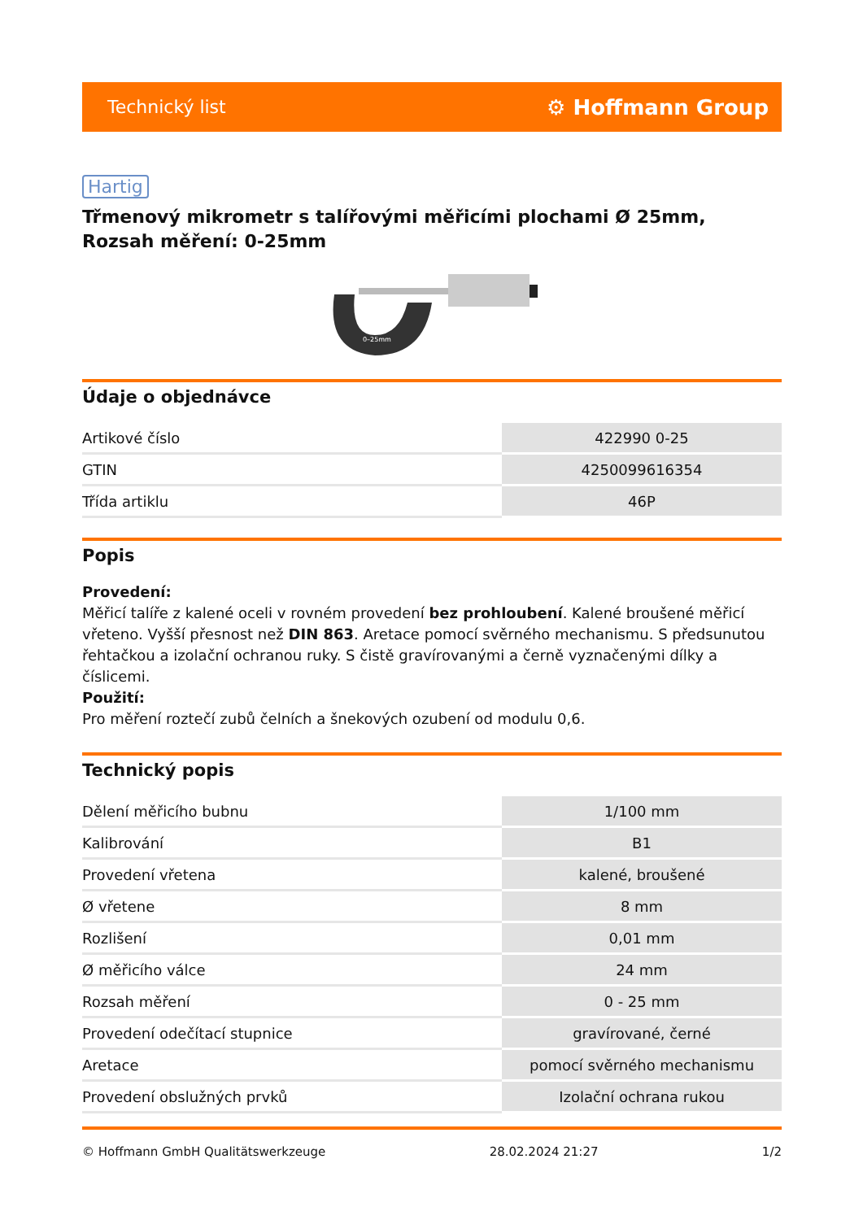Technický list ⚙ Hoffmann Group
Hartig
Třmenový mikrometr s talířovými měřicími plochami Ø 25mm, Rozsah měření: 0-25mm
0–25mm
Údaje o objednávce
| Artikové číslo | 422990 0-25 |
| GTIN | 4250099616354 |
| Třída artiklu | 46P |
Popis
Provedení:
Měřicí talíře z kalené oceli v rovném provedení bez prohloubení. Kalené broušené měřicí vřeteno. Vyšší přesnost než DIN 863. Aretace pomocí svěrného mechanismu. S předsunutou řehtačkou a izolační ochranou ruky. S čistě gravírovanými a černě vyznačenými dílky a číslicemi.
Použití:
Pro měření roztečí zubů čelních a šnekových ozubení od modulu 0,6.
Technický popis
| Dělení měřicího bubnu | 1/100 mm |
| Kalibrování | B1 |
| Provedení vřetena | kalené, broušené |
| Ø vřetene | 8 mm |
| Rozlišení | 0,01 mm |
| Ø měřicího válce | 24 mm |
| Rozsah měření | 0 - 25 mm |
| Provedení odečítací stupnice | gravírované, černé |
| Aretace | pomocí svěrného mechanismu |
| Provedení obslužných prvků | Izolační ochrana rukou |
© Hoffmann GmbH Qualitätswerkzeuge 28.02.2024 21:27 1/2